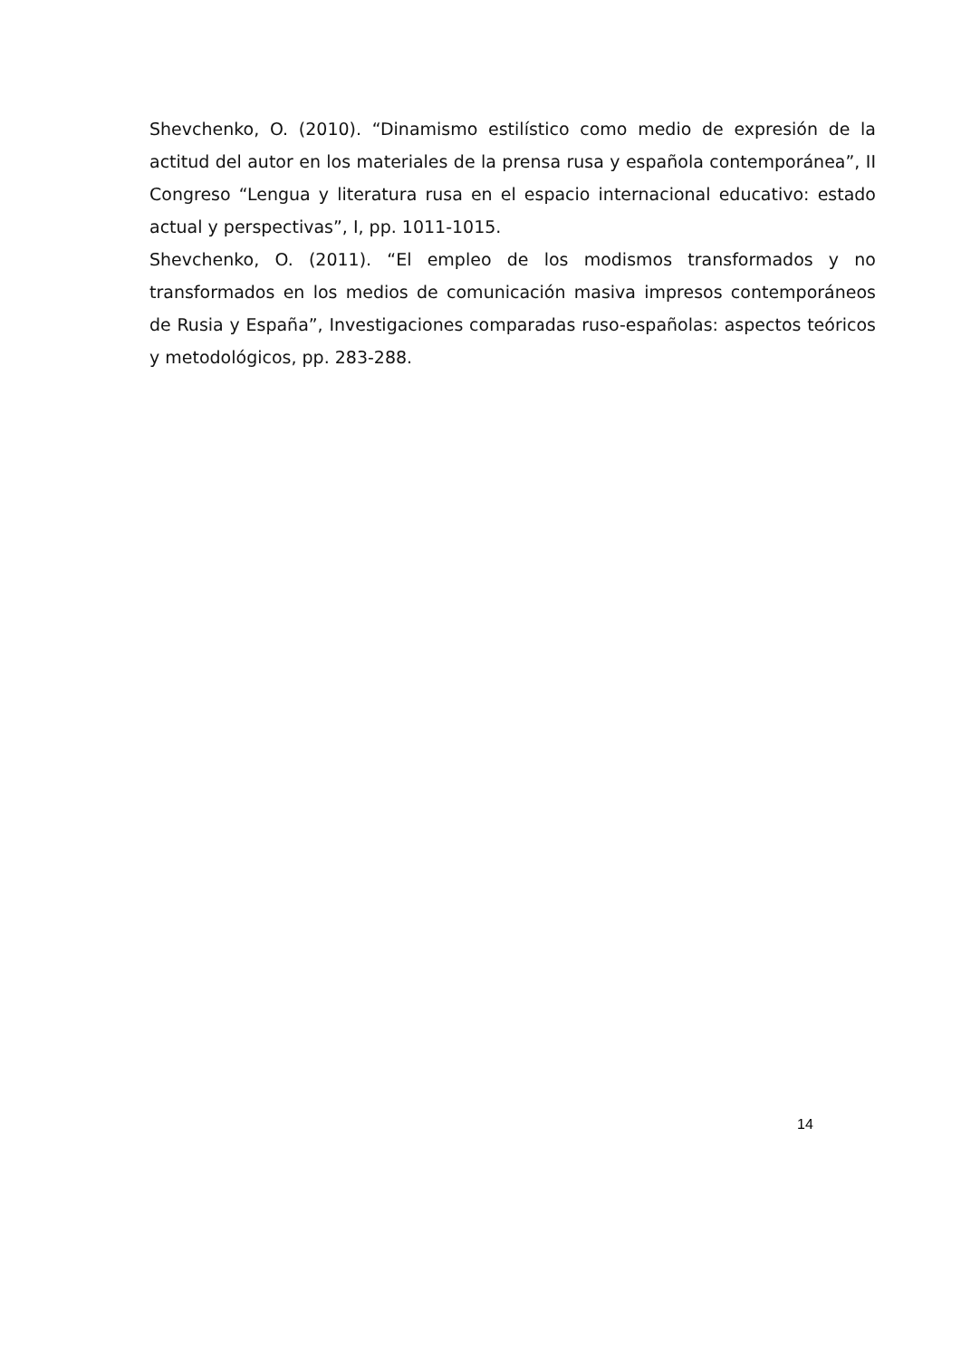Shevchenko, O. (2010). “Dinamismo estilístico como medio de expresión de la actitud del autor en los materiales de la prensa rusa y española contemporánea”, II Congreso “Lengua y literatura rusa en el espacio internacional educativo: estado actual y perspectivas”, I, pp. 1011-1015.
Shevchenko, O. (2011). “El empleo de los modismos transformados y no transformados en los medios de comunicación masiva impresos contemporáneos de Rusia y España”, Investigaciones comparadas ruso-españolas: aspectos teóricos y metodológicos, pp. 283-288.
14